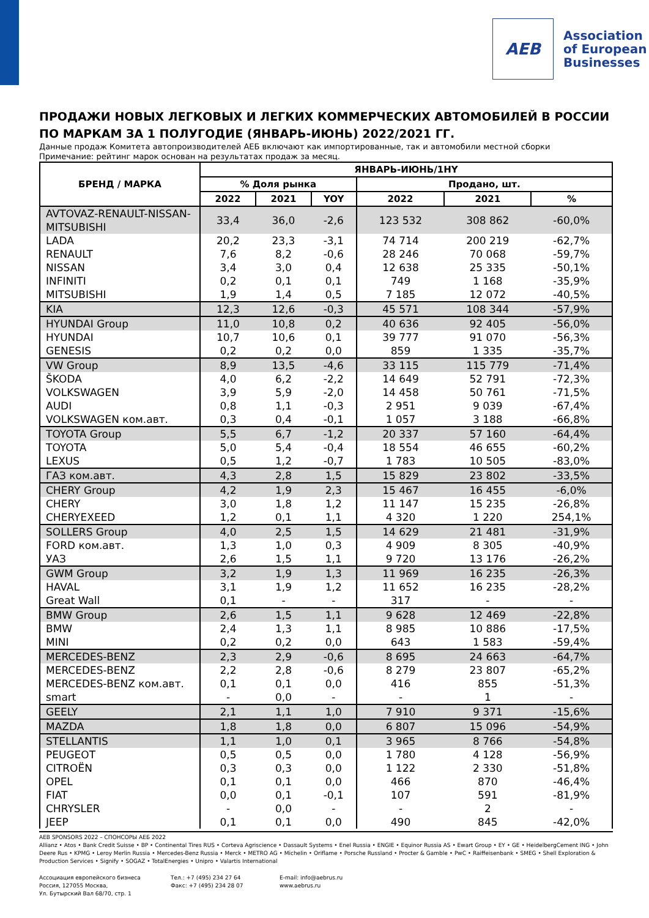AEB
Association
of European
Businesses
ПРОДАЖИ НОВЫХ ЛЕГКОВЫХ И ЛЕГКИХ КОММЕРЧЕСКИХ АВТОМОБИЛЕЙ В РОССИИ ПО МАРКАМ ЗА 1 ПОЛУГОДИЕ (ЯНВАРЬ-ИЮНЬ) 2022/2021 ГГ.
Данные продаж Комитета автопроизводителей АЕБ включают как импортированные, так и автомобили местной сборки
Примечание: рейтинг марок основан на результатах продаж за месяц.
| БРЕНД / МАРКА | ЯНВАРЬ-ИЮНЬ/1HY | | | | | |
| --- | --- | --- | --- | --- | --- | --- |
| | % Доля рынка | | | Продано, шт. | | |
| | 2022 | 2021 | YOY | 2022 | 2021 | % |
| AVTOVAZ-RENAULT-NISSAN-MITSUBISHI | 33,4 | 36,0 | -2,6 | 123 532 | 308 862 | -60,0% |
| LADA | 20,2 | 23,3 | -3,1 | 74 714 | 200 219 | -62,7% |
| RENAULT | 7,6 | 8,2 | -0,6 | 28 246 | 70 068 | -59,7% |
| NISSAN | 3,4 | 3,0 | 0,4 | 12 638 | 25 335 | -50,1% |
| INFINITI | 0,2 | 0,1 | 0,1 | 749 | 1 168 | -35,9% |
| MITSUBISHI | 1,9 | 1,4 | 0,5 | 7 185 | 12 072 | -40,5% |
| KIA | 12,3 | 12,6 | -0,3 | 45 571 | 108 344 | -57,9% |
| HYUNDAI Group | 11,0 | 10,8 | 0,2 | 40 636 | 92 405 | -56,0% |
| HYUNDAI | 10,7 | 10,6 | 0,1 | 39 777 | 91 070 | -56,3% |
| GENESIS | 0,2 | 0,2 | 0,0 | 859 | 1 335 | -35,7% |
| VW Group | 8,9 | 13,5 | -4,6 | 33 115 | 115 779 | -71,4% |
| ŠKODA | 4,0 | 6,2 | -2,2 | 14 649 | 52 791 | -72,3% |
| VOLKSWAGEN | 3,9 | 5,9 | -2,0 | 14 458 | 50 761 | -71,5% |
| AUDI | 0,8 | 1,1 | -0,3 | 2 951 | 9 039 | -67,4% |
| VOLKSWAGEN ком.авт. | 0,3 | 0,4 | -0,1 | 1 057 | 3 188 | -66,8% |
| TOYOTA Group | 5,5 | 6,7 | -1,2 | 20 337 | 57 160 | -64,4% |
| TOYOTA | 5,0 | 5,4 | -0,4 | 18 554 | 46 655 | -60,2% |
| LEXUS | 0,5 | 1,2 | -0,7 | 1 783 | 10 505 | -83,0% |
| ГАЗ ком.авт. | 4,3 | 2,8 | 1,5 | 15 829 | 23 802 | -33,5% |
| CHERY Group | 4,2 | 1,9 | 2,3 | 15 467 | 16 455 | -6,0% |
| CHERY | 3,0 | 1,8 | 1,2 | 11 147 | 15 235 | -26,8% |
| CHERYEXEED | 1,2 | 0,1 | 1,1 | 4 320 | 1 220 | 254,1% |
| SOLLERS Group | 4,0 | 2,5 | 1,5 | 14 629 | 21 481 | -31,9% |
| FORD ком.авт. | 1,3 | 1,0 | 0,3 | 4 909 | 8 305 | -40,9% |
| УАЗ | 2,6 | 1,5 | 1,1 | 9 720 | 13 176 | -26,2% |
| GWM Group | 3,2 | 1,9 | 1,3 | 11 969 | 16 235 | -26,3% |
| HAVAL | 3,1 | 1,9 | 1,2 | 11 652 | 16 235 | -28,2% |
| Great Wall | 0,1 | - | - | 317 | - | - |
| BMW Group | 2,6 | 1,5 | 1,1 | 9 628 | 12 469 | -22,8% |
| BMW | 2,4 | 1,3 | 1,1 | 8 985 | 10 886 | -17,5% |
| MINI | 0,2 | 0,2 | 0,0 | 643 | 1 583 | -59,4% |
| MERCEDES-BENZ | 2,3 | 2,9 | -0,6 | 8 695 | 24 663 | -64,7% |
| MERCEDES-BENZ | 2,2 | 2,8 | -0,6 | 8 279 | 23 807 | -65,2% |
| MERCEDES-BENZ ком.авт. | 0,1 | 0,1 | 0,0 | 416 | 855 | -51,3% |
| smart | - | 0,0 | - | - | 1 | - |
| GEELY | 2,1 | 1,1 | 1,0 | 7 910 | 9 371 | -15,6% |
| MAZDA | 1,8 | 1,8 | 0,0 | 6 807 | 15 096 | -54,9% |
| STELLANTIS | 1,1 | 1,0 | 0,1 | 3 965 | 8 766 | -54,8% |
| PEUGEOT | 0,5 | 0,5 | 0,0 | 1 780 | 4 128 | -56,9% |
| CITROËN | 0,3 | 0,3 | 0,0 | 1 122 | 2 330 | -51,8% |
| OPEL | 0,1 | 0,1 | 0,0 | 466 | 870 | -46,4% |
| FIAT | 0,0 | 0,1 | -0,1 | 107 | 591 | -81,9% |
| CHRYSLER | - | 0,0 | - | - | 2 | - |
| JEEP | 0,1 | 0,1 | 0,0 | 490 | 845 | -42,0% |
AEB SPONSORS 2022 – СПОНСОРЫ АЕБ 2022
Allianz • Atos • Bank Credit Suisse • BP • Continental Tires RUS • Corteva Agriscience • Dassault Systems • Enel Russia • ENGIE • Equinor Russia AS • Ewart Group • EY • GE • HeidelbergCement ING • John Deere Rus • KPMG • Leroy Merlin Russia • Mercedes-Benz Russia • Merck • METRO AG • Michelin • Oriflame • Porsche Russland • Procter & Gamble • PwC • Raiffeisenbank • SMEG • Shell Exploration & Production Services • Signify • SOGAZ • TotalEnergies • Unipro • Valartis International
Ассоциация европейского бизнеса
Россия, 127055 Москва,
Ул. Бутырский Вал 68/70, стр. 1
Тел.: +7 (495) 234 27 64
Факс: +7 (495) 234 28 07
E-mail: info@aebrus.ru
www.aebrus.ru